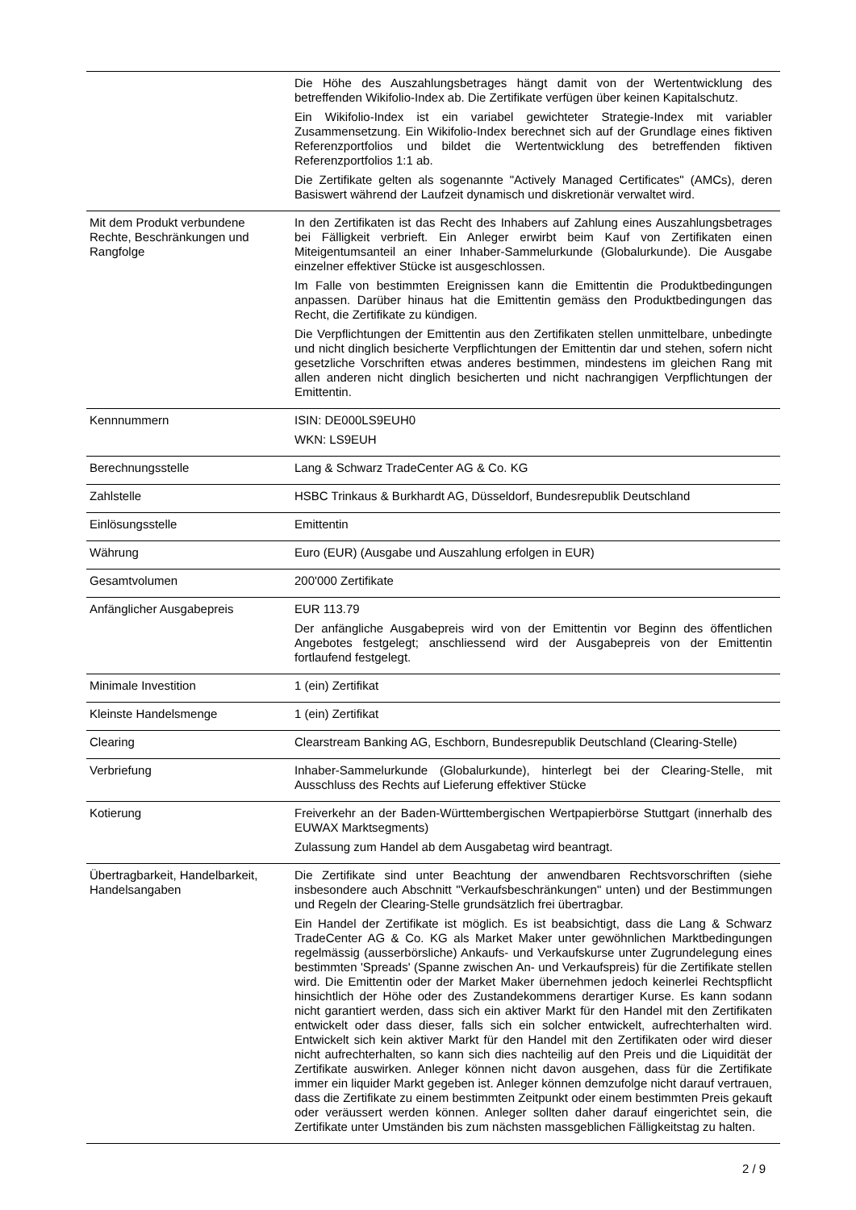| | Die Höhe des Auszahlungsbetrages hängt damit von der Wertentwicklung des betreffenden Wikifolio-Index ab. Die Zertifikate verfügen über keinen Kapitalschutz. Ein Wikifolio-Index ist ein variabel gewichteter Strategie-Index mit variabler Zusammensetzung. Ein Wikifolio-Index berechnet sich auf der Grundlage eines fiktiven Referenzportfolios und bildet die Wertentwicklung des betreffenden fiktiven Referenzportfolios 1:1 ab. Die Zertifikate gelten als sogenannte "Actively Managed Certificates" (AMCs), deren Basiswert während der Laufzeit dynamisch und diskretionär verwaltet wird. |
| Mit dem Produkt verbundene Rechte, Beschränkungen und Rangfolge | In den Zertifikaten ist das Recht des Inhabers auf Zahlung eines Auszahlungsbetrages bei Fälligkeit verbrieft. Ein Anleger erwirbt beim Kauf von Zertifikaten einen Miteigentumsanteil an einer Inhaber-Sammelurkunde (Globalurkunde). Die Ausgabe einzelner effektiver Stücke ist ausgeschlossen. Im Falle von bestimmten Ereignissen kann die Emittentin die Produktbedingungen anpassen. Darüber hinaus hat die Emittentin gemäss den Produktbedingungen das Recht, die Zertifikate zu kündigen. Die Verpflichtungen der Emittentin aus den Zertifikaten stellen unmittelbare, unbedingte und nicht dinglich besicherte Verpflichtungen der Emittentin dar und stehen, sofern nicht gesetzliche Vorschriften etwas anderes bestimmen, mindestens im gleichen Rang mit allen anderen nicht dinglich besicherten und nicht nachrangigen Verpflichtungen der Emittentin. |
| Kennnummern | ISIN: DE000LS9EUH0 WKN: LS9EUH |
| Berechnungsstelle | Lang & Schwarz TradeCenter AG & Co. KG |
| Zahlstelle | HSBC Trinkaus & Burkhardt AG, Düsseldorf, Bundesrepublik Deutschland |
| Einlösungsstelle | Emittentin |
| Währung | Euro (EUR) (Ausgabe und Auszahlung erfolgen in EUR) |
| Gesamtvolumen | 200'000 Zertifikate |
| Anfänglicher Ausgabepreis | EUR 113.79 Der anfängliche Ausgabepreis wird von der Emittentin vor Beginn des öffentlichen Angebotes festgelegt; anschliessend wird der Ausgabepreis von der Emittentin fortlaufend festgelegt. |
| Minimale Investition | 1 (ein) Zertifikat |
| Kleinste Handelsmenge | 1 (ein) Zertifikat |
| Clearing | Clearstream Banking AG, Eschborn, Bundesrepublik Deutschland (Clearing-Stelle) |
| Verbriefung | Inhaber-Sammelurkunde (Globalurkunde), hinterlegt bei der Clearing-Stelle, mit Ausschluss des Rechts auf Lieferung effektiver Stücke |
| Kotierung | Freiverkehr an der Baden-Württembergischen Wertpapierbörse Stuttgart (innerhalb des EUWAX Marktsegments) Zulassung zum Handel ab dem Ausgabetag wird beantragt. |
| Übertragbarkeit, Handelbarkeit, Handelsangaben | Die Zertifikate sind unter Beachtung der anwendbaren Rechtsvorschriften (siehe insbesondere auch Abschnitt "Verkaufsbeschränkungen" unten) und der Bestimmungen und Regeln der Clearing-Stelle grundsätzlich frei übertragbar. Ein Handel der Zertifikate ist möglich. Es ist beabsichtigt, dass die Lang & Schwarz TradeCenter AG & Co. KG als Market Maker unter gewöhnlichen Marktbedingungen regelmässig (ausserbörsliche) Ankaufs- und Verkaufskurse unter Zugrundelegung eines bestimmten 'Spreads' (Spanne zwischen An- und Verkaufspreis) für die Zertifikate stellen wird. Die Emittentin oder der Market Maker übernehmen jedoch keinerlei Rechtspflicht hinsichtlich der Höhe oder des Zustandekommens derartiger Kurse. Es kann sodann nicht garantiert werden, dass sich ein aktiver Markt für den Handel mit den Zertifikaten entwickelt oder dass dieser, falls sich ein solcher entwickelt, aufrechterhalten wird. Entwickelt sich kein aktiver Markt für den Handel mit den Zertifikaten oder wird dieser nicht aufrechterhalten, so kann sich dies nachteilig auf den Preis und die Liquidität der Zertifikate auswirken. Anleger können nicht davon ausgehen, dass für die Zertifikate immer ein liquider Markt gegeben ist. Anleger können demzufolge nicht darauf vertrauen, dass die Zertifikate zu einem bestimmten Zeitpunkt oder einem bestimmten Preis gekauft oder veräussert werden können. Anleger sollten daher darauf eingerichtet sein, die Zertifikate unter Umständen bis zum nächsten massgeblichen Fälligkeitstag zu halten. |
2 / 9